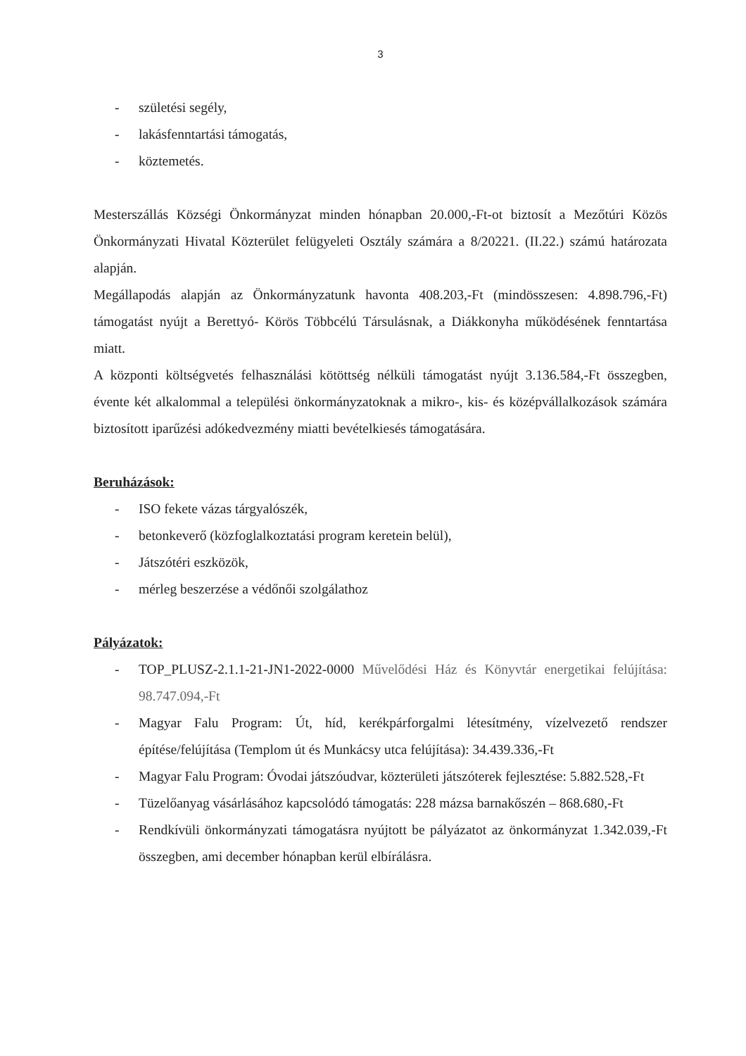3
- születési segély,
- lakásfenntartási támogatás,
- köztemetés.
Mesterszállás Községi Önkormányzat minden hónapban 20.000,-Ft-ot biztosít a Mezőtúri Közös Önkormányzati Hivatal Közterület felügyeleti Osztály számára a 8/20221. (II.22.) számú határozata alapján.
Megállapodás alapján az Önkormányzatunk havonta 408.203,-Ft (mindösszesen: 4.898.796,-Ft) támogatást nyújt a Berettyó- Körös Többcélú Társulásnak, a Diákkonyha működésének fenntartása miatt.
A központi költségvetés felhasználási kötöttség nélküli támogatást nyújt 3.136.584,-Ft összegben, évente két alkalommal a települési önkormányzatoknak a mikro-, kis- és középvállalkozások számára biztosított iparűzési adókedvezmény miatti bevételkiesés támogatására.
Beruházások:
- ISO fekete vázas tárgyalószék,
- betonkeverő (közfoglalkoztatási program keretein belül),
- Játszótéri eszközök,
- mérleg beszerzése a védőnői szolgálathoz
Pályázatok:
- TOP_PLUSZ-2.1.1-21-JN1-2022-0000 Művelődési Ház és Könyvtár energetikai felújítása: 98.747.094,-Ft
- Magyar Falu Program: Út, híd, kerékpárforgalmi létesítmény, vízelvezető rendszer építése/felújítása (Templom út és Munkácsy utca felújítása): 34.439.336,-Ft
- Magyar Falu Program: Óvodai játszóudvar, közterületi játszóterek fejlesztése: 5.882.528,-Ft
- Tüzelőanyag vásárlásához kapcsolódó támogatás: 228 mázsa barnakőszén – 868.680,-Ft
- Rendkívüli önkormányzati támogatásra nyújtott be pályázatot az önkormányzat 1.342.039,-Ft összegben, ami december hónapban kerül elbírálásra.